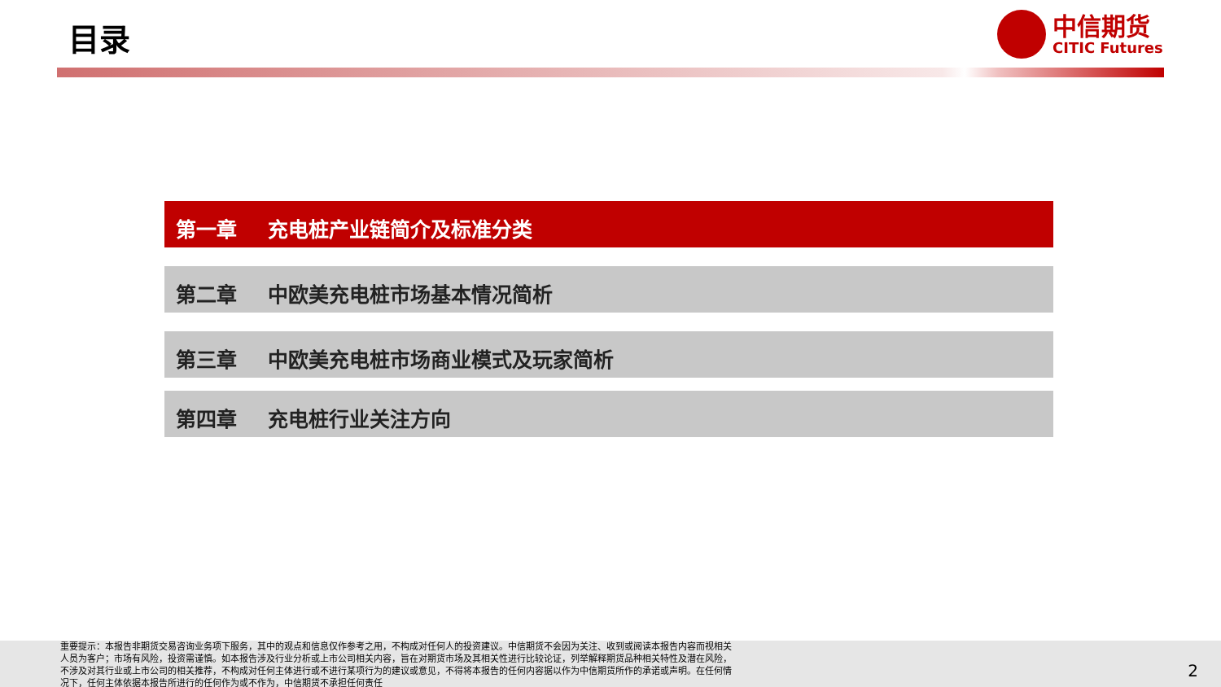目录
中信期货
CITIC Futures
第一章 充电桩产业链简介及标准分类
第二章 中欧美充电桩市场基本情况简析
第三章 中欧美充电桩市场商业模式及玩家简析
第四章 充电桩行业关注方向
重要提示：本报告非期货交易咨询业务项下服务，其中的观点和信息仅作参考之用，不构成对任何人的投资建议。中信期货不会因为关注、收到或阅读本报告内容而视相关人员为客户；市场有风险，投资需谨慎。如本报告涉及行业分析或上市公司相关内容，旨在对期货市场及其相关性进行比较论证，列举解释期货品种相关特性及潜在风险，不涉及对其行业或上市公司的相关推荐，不构成对任何主体进行或不进行某项行为的建议或意见，不得将本报告的任何内容据以作为中信期货所作的承诺或声明。在任何情况下，任何主体依据本报告所进行的任何作为或不作为，中信期货不承担任何责任
2